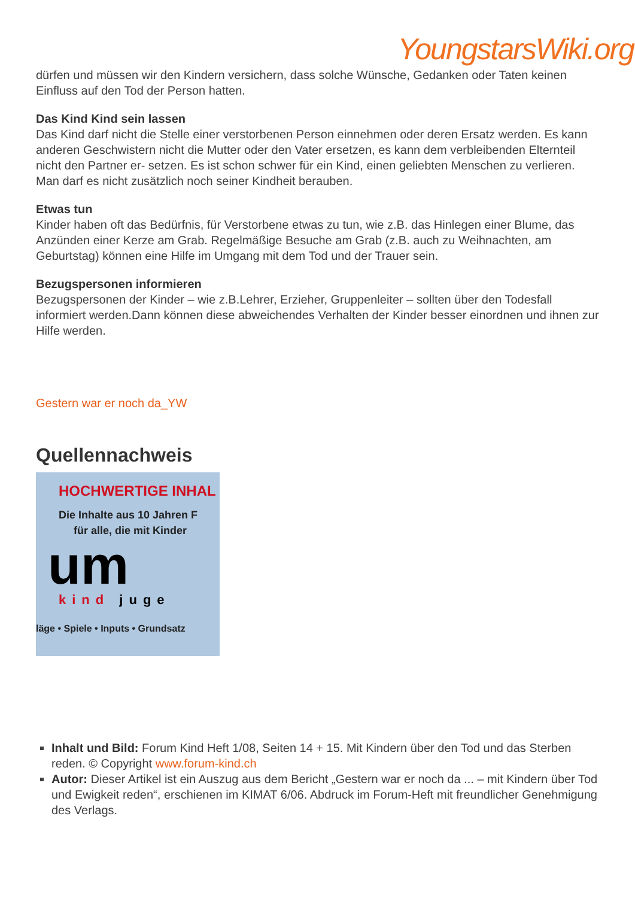YoungstarsWiki.org
dürfen und müssen wir den Kindern versichern, dass solche Wünsche, Gedanken oder Taten keinen Einfluss auf den Tod der Person hatten.
Das Kind Kind sein lassen
Das Kind darf nicht die Stelle einer verstorbenen Person einnehmen oder deren Ersatz werden. Es kann anderen Geschwistern nicht die Mutter oder den Vater ersetzen, es kann dem verbleibenden Elternteil nicht den Partner er- setzen. Es ist schon schwer für ein Kind, einen geliebten Menschen zu verlieren. Man darf es nicht zusätzlich noch seiner Kindheit berauben.
Etwas tun
Kinder haben oft das Bedürfnis, für Verstorbene etwas zu tun, wie z.B. das Hinlegen einer Blume, das Anzünden einer Kerze am Grab. Regelmäßige Besuche am Grab (z.B. auch zu Weihnachten, am Geburtstag) können eine Hilfe im Umgang mit dem Tod und der Trauer sein.
Bezugspersonen informieren
Bezugspersonen der Kinder – wie z.B.Lehrer, Erzieher, Gruppenleiter – sollten über den Todesfall informiert werden.Dann können diese abweichendes Verhalten der Kinder besser einordnen und ihnen zur Hilfe werden.
Gestern war er noch da_YW
Quellennachweis
HOCHWERTIGE INHAL
Die Inhalte aus 10 Jahren F
für alle, die mit Kinder
um
kind juge
läge • Spiele • Inputs • Grundsatz
Inhalt und Bild: Forum Kind Heft 1/08, Seiten 14 + 15. Mit Kindern über den Tod und das Sterben reden. © Copyright www.forum-kind.ch
Autor: Dieser Artikel ist ein Auszug aus dem Bericht „Gestern war er noch da ... – mit Kindern über Tod und Ewigkeit reden“, erschienen im KIMAT 6/06. Abdruck im Forum-Heft mit freundlicher Genehmigung des Verlags.